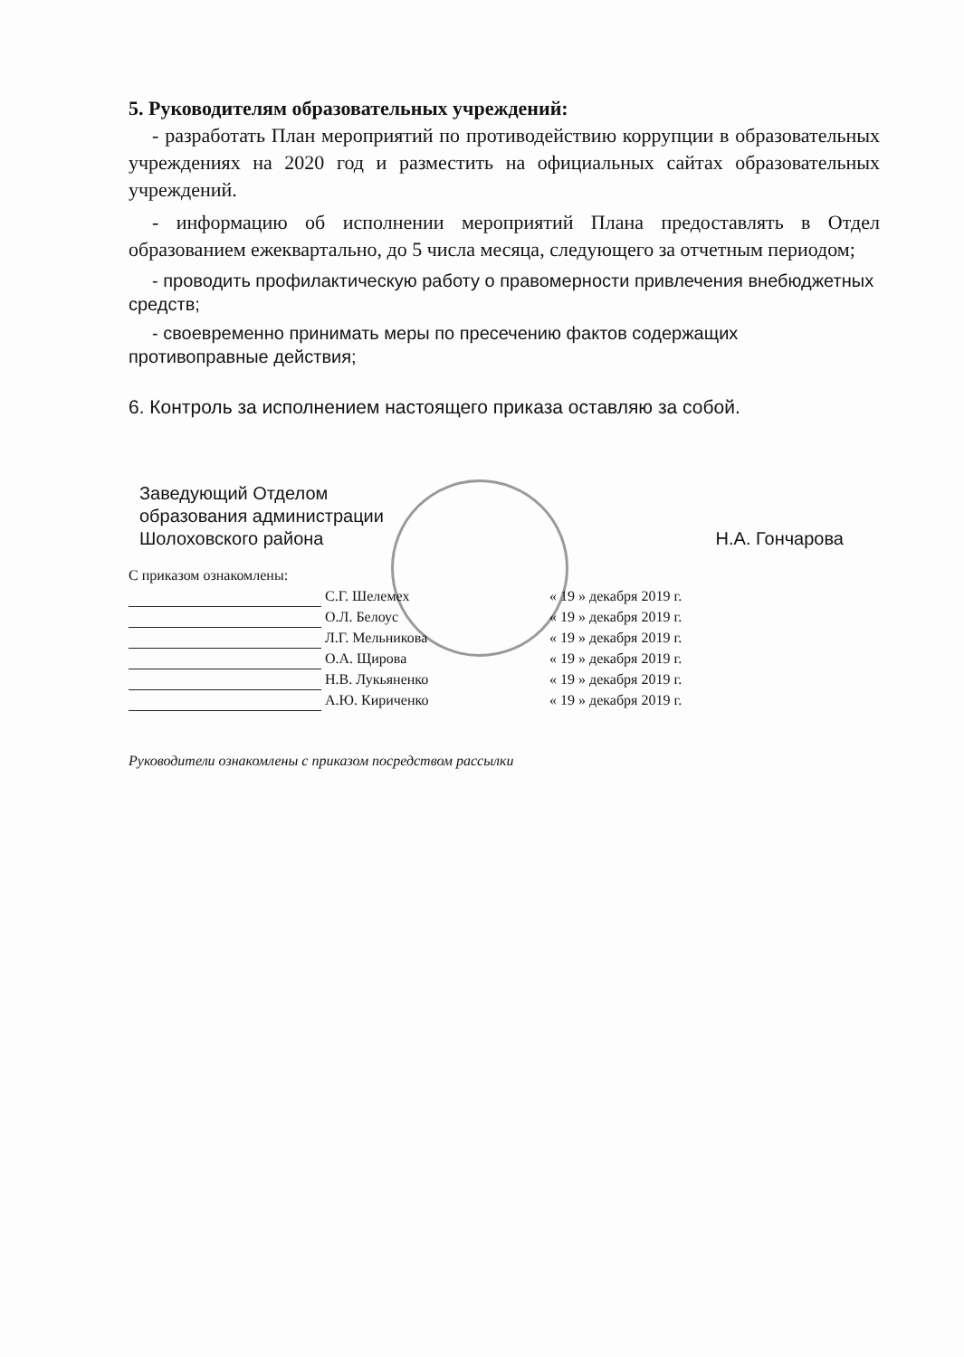5. Руководителям образовательных учреждений:
- разработать План мероприятий по противодействию коррупции в образовательных учреждениях на 2020 год и разместить на официальных сайтах образовательных учреждений.
- информацию об исполнении мероприятий Плана предоставлять в Отдел образованием ежеквартально, до 5 числа месяца, следующего за отчетным периодом;
- проводить профилактическую работу о правомерности привлечения внебюджетных средств;
- своевременно принимать меры по пресечению фактов содержащих противоправные действия;
6. Контроль за исполнением настоящего приказа оставляю за собой.
Заведующий Отделом
образования администрации
Шолоховского района
Н.А. Гончарова
С приказом ознакомлены:
| | С.Г. Шелемех | « 19 » декабря 2019 г. |
| | О.Л. Белоус | « 19 » декабря 2019 г. |
| | Л.Г. Мельникова | « 19 » декабря 2019 г. |
| | О.А. Щирова | « 19 » декабря 2019 г. |
| | Н.В. Лукьяненко | « 19 » декабря 2019 г. |
| | А.Ю. Кириченко | « 19 » декабря 2019 г. |
Руководители ознакомлены с приказом посредством рассылки